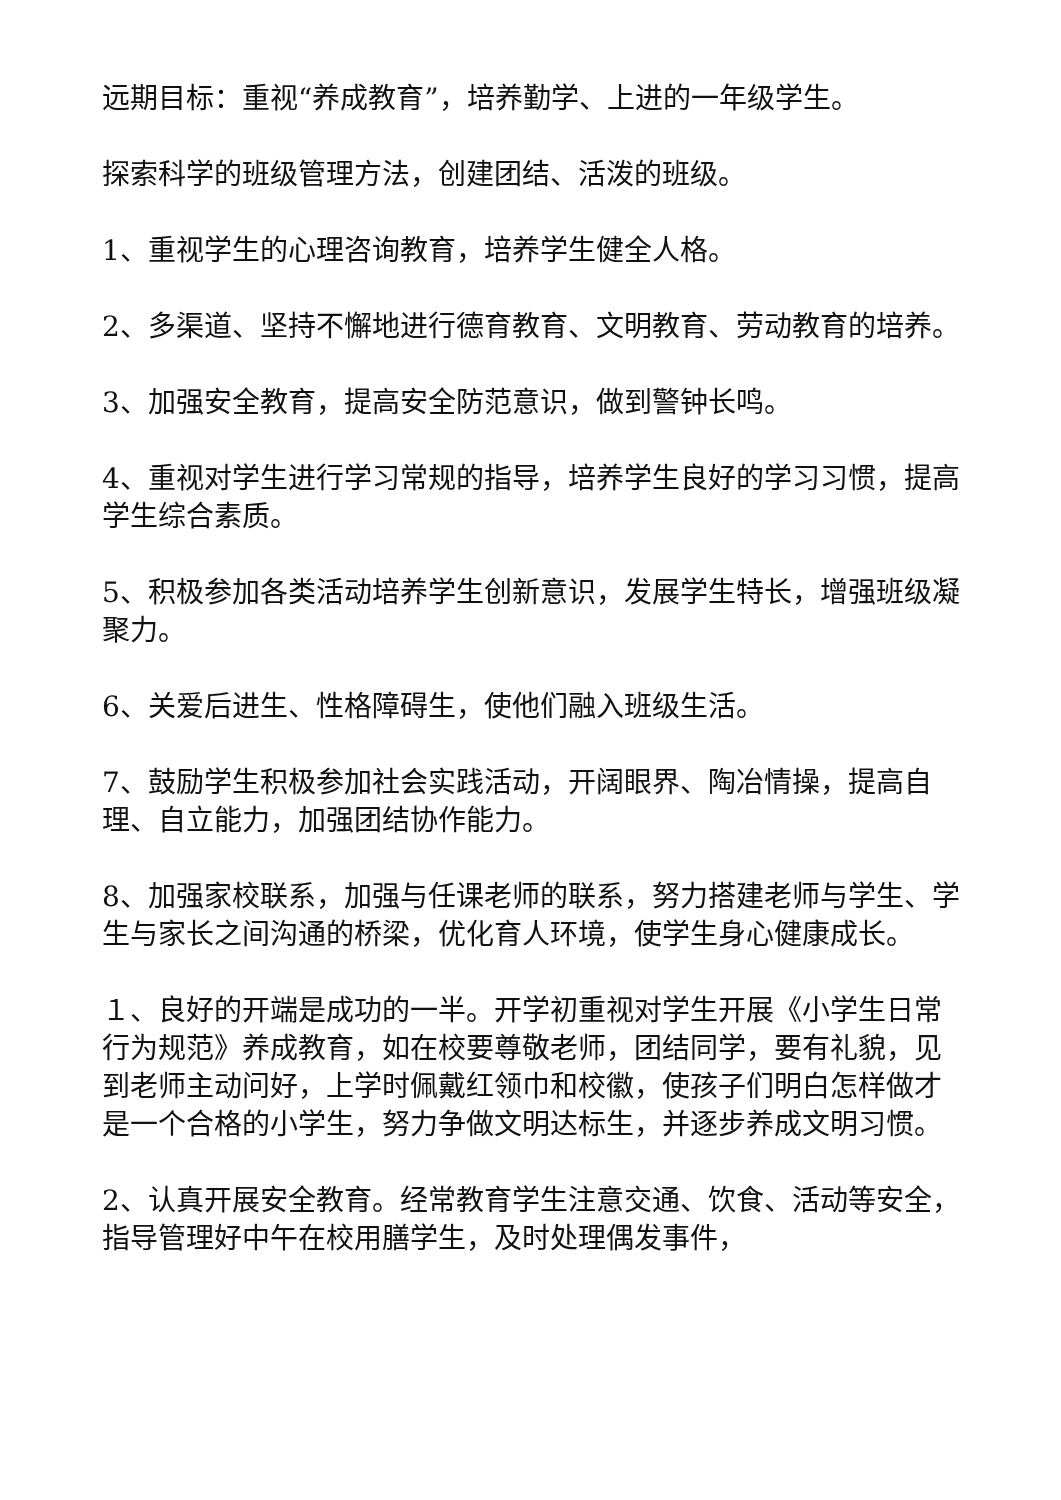远期目标：重视“养成教育”，培养勤学、上进的一年级学生。
探索科学的班级管理方法，创建团结、活泼的班级。
1、重视学生的心理咨询教育，培养学生健全人格。
2、多渠道、坚持不懈地进行德育教育、文明教育、劳动教育的培养。
3、加强安全教育，提高安全防范意识，做到警钟长鸣。
4、重视对学生进行学习常规的指导，培养学生良好的学习习惯，提高学生综合素质。
5、积极参加各类活动培养学生创新意识，发展学生特长，增强班级凝聚力。
6、关爱后进生、性格障碍生，使他们融入班级生活。
7、鼓励学生积极参加社会实践活动，开阔眼界、陶冶情操，提高自理、自立能力，加强团结协作能力。
8、加强家校联系，加强与任课老师的联系，努力搭建老师与学生、学生与家长之间沟通的桥梁，优化育人环境，使学生身心健康成长。
１、良好的开端是成功的一半。开学初重视对学生开展《小学生日常行为规范》养成教育，如在校要尊敬老师，团结同学，要有礼貌，见到老师主动问好，上学时佩戴红领巾和校徽，使孩子们明白怎样做才是一个合格的小学生，努力争做文明达标生，并逐步养成文明习惯。
2、认真开展安全教育。经常教育学生注意交通、饮食、活动等安全，指导管理好中午在校用膳学生，及时处理偶发事件，